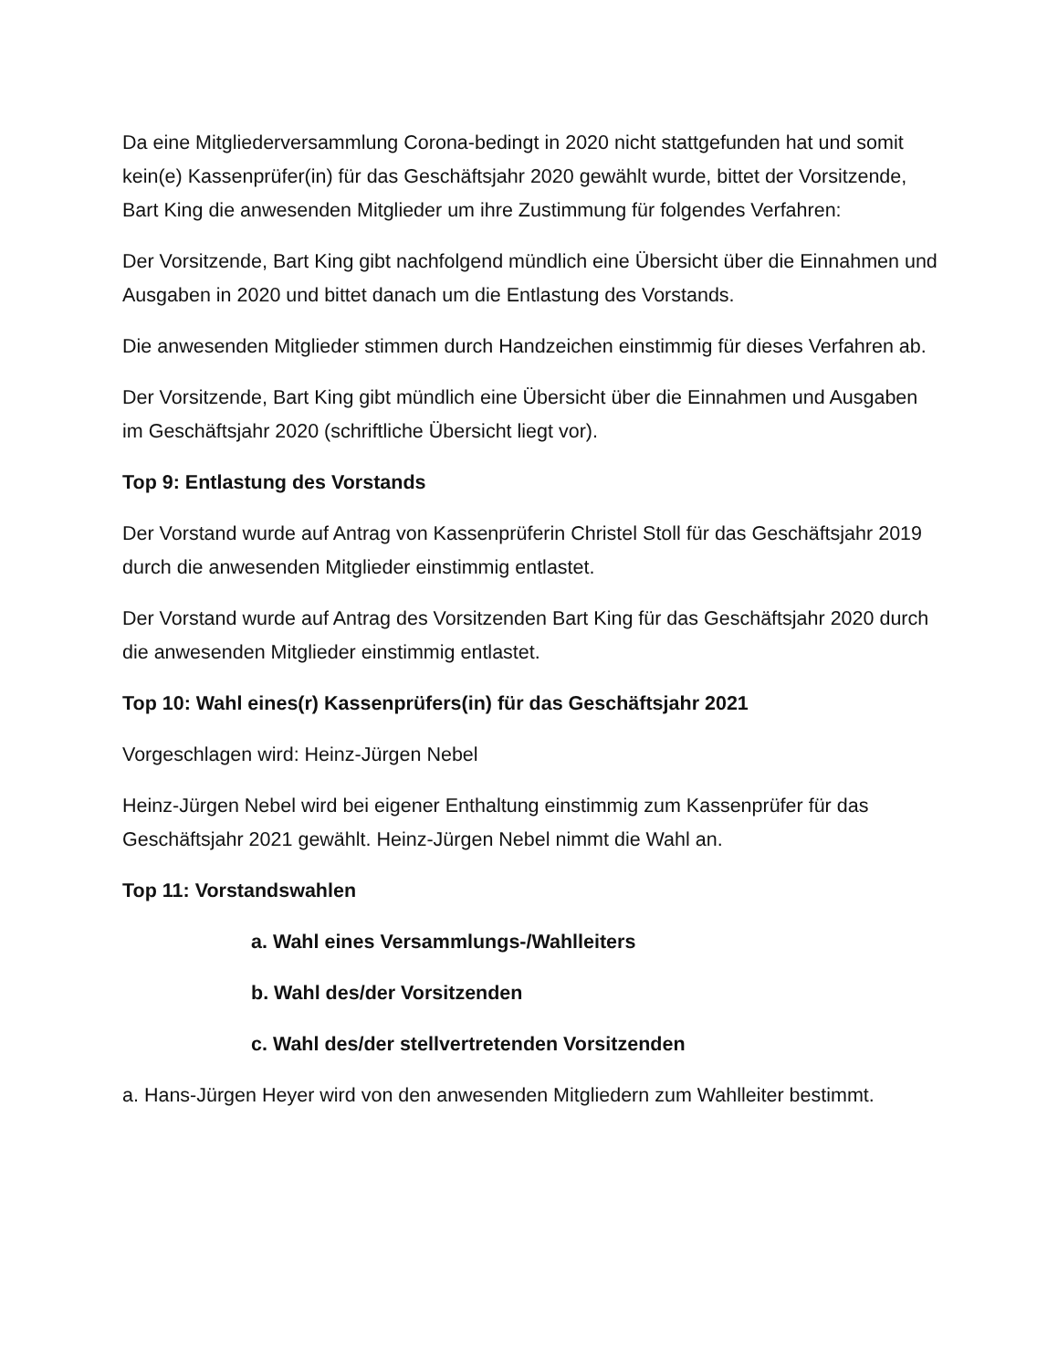Da eine Mitgliederversammlung Corona-bedingt in 2020 nicht stattgefunden hat und somit kein(e) Kassenprüfer(in) für das Geschäftsjahr 2020 gewählt wurde, bittet der Vorsitzende, Bart King die anwesenden Mitglieder um ihre Zustimmung für folgendes Verfahren:
Der Vorsitzende, Bart King gibt nachfolgend mündlich eine Übersicht über die Einnahmen und Ausgaben in 2020 und bittet danach um die Entlastung des Vorstands.
Die anwesenden Mitglieder stimmen durch Handzeichen einstimmig für dieses Verfahren ab.
Der Vorsitzende, Bart King gibt mündlich eine Übersicht über die Einnahmen und Ausgaben im Geschäftsjahr 2020 (schriftliche Übersicht liegt vor).
Top 9: Entlastung des Vorstands
Der Vorstand wurde auf Antrag von Kassenprüferin Christel Stoll für das Geschäftsjahr 2019 durch die anwesenden Mitglieder einstimmig entlastet.
Der Vorstand wurde auf Antrag des Vorsitzenden Bart King für das Geschäftsjahr 2020 durch die anwesenden Mitglieder einstimmig entlastet.
Top 10: Wahl eines(r) Kassenprüfers(in) für das Geschäftsjahr 2021
Vorgeschlagen wird: Heinz-Jürgen Nebel
Heinz-Jürgen Nebel wird bei eigener Enthaltung einstimmig zum Kassenprüfer für das Geschäftsjahr 2021 gewählt. Heinz-Jürgen Nebel nimmt die Wahl an.
Top 11: Vorstandswahlen
a. Wahl eines Versammlungs-/Wahlleiters
b. Wahl des/der Vorsitzenden
c. Wahl des/der stellvertretenden Vorsitzenden
a. Hans-Jürgen Heyer wird von den anwesenden Mitgliedern zum Wahlleiter bestimmt.